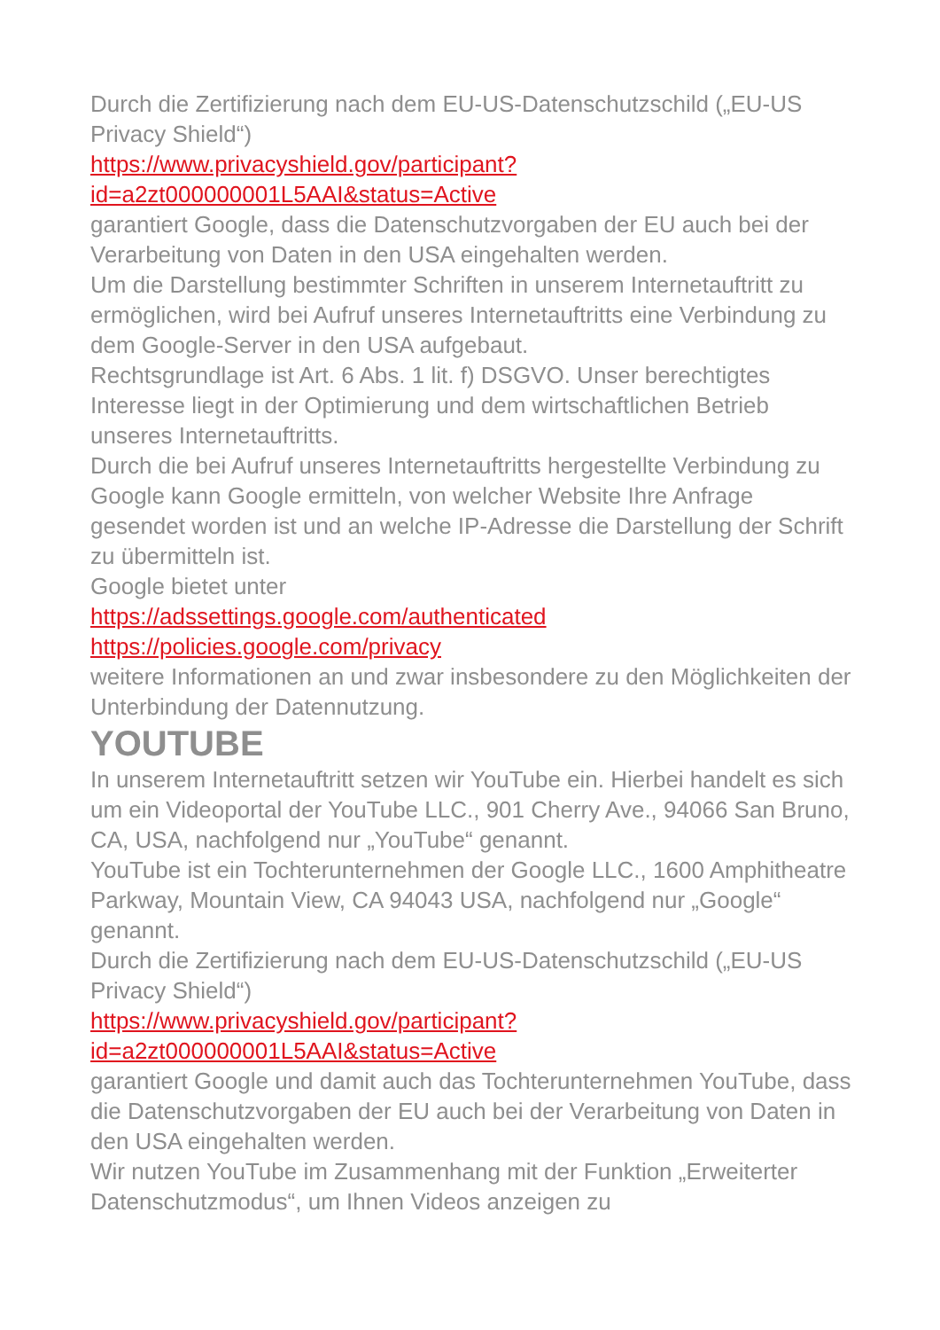Durch die Zertifizierung nach dem EU-US-Datenschutzschild („EU-US Privacy Shield“)
https://www.privacyshield.gov/participant?
id=a2zt000000001L5AAI&status=Active
garantiert Google, dass die Datenschutzvorgaben der EU auch bei der Verarbeitung von Daten in den USA eingehalten werden.
Um die Darstellung bestimmter Schriften in unserem Internetauftritt zu ermöglichen, wird bei Aufruf unseres Internetauftritts eine Verbindung zu dem Google-Server in den USA aufgebaut.
Rechtsgrundlage ist Art. 6 Abs. 1 lit. f) DSGVO. Unser berechtigtes Interesse liegt in der Optimierung und dem wirtschaftlichen Betrieb unseres Internetauftritts.
Durch die bei Aufruf unseres Internetauftritts hergestellte Verbindung zu Google kann Google ermitteln, von welcher Website Ihre Anfrage gesendet worden ist und an welche IP-Adresse die Darstellung der Schrift zu übermitteln ist.
Google bietet unter
https://adssettings.google.com/authenticated
https://policies.google.com/privacy
weitere Informationen an und zwar insbesondere zu den Möglichkeiten der Unterbindung der Datennutzung.
YOUTUBE
In unserem Internetauftritt setzen wir YouTube ein. Hierbei handelt es sich um ein Videoportal der YouTube LLC., 901 Cherry Ave., 94066 San Bruno, CA, USA, nachfolgend nur „YouTube“ genannt.
YouTube ist ein Tochterunternehmen der Google LLC., 1600 Amphitheatre Parkway, Mountain View, CA 94043 USA, nachfolgend nur „Google“ genannt.
Durch die Zertifizierung nach dem EU-US-Datenschutzschild („EU-US Privacy Shield“)
https://www.privacyshield.gov/participant?
id=a2zt000000001L5AAI&status=Active
garantiert Google und damit auch das Tochterunternehmen YouTube, dass die Datenschutzvorgaben der EU auch bei der Verarbeitung von Daten in den USA eingehalten werden.
Wir nutzen YouTube im Zusammenhang mit der Funktion „Erweiterter Datenschutzmodus“, um Ihnen Videos anzeigen zu